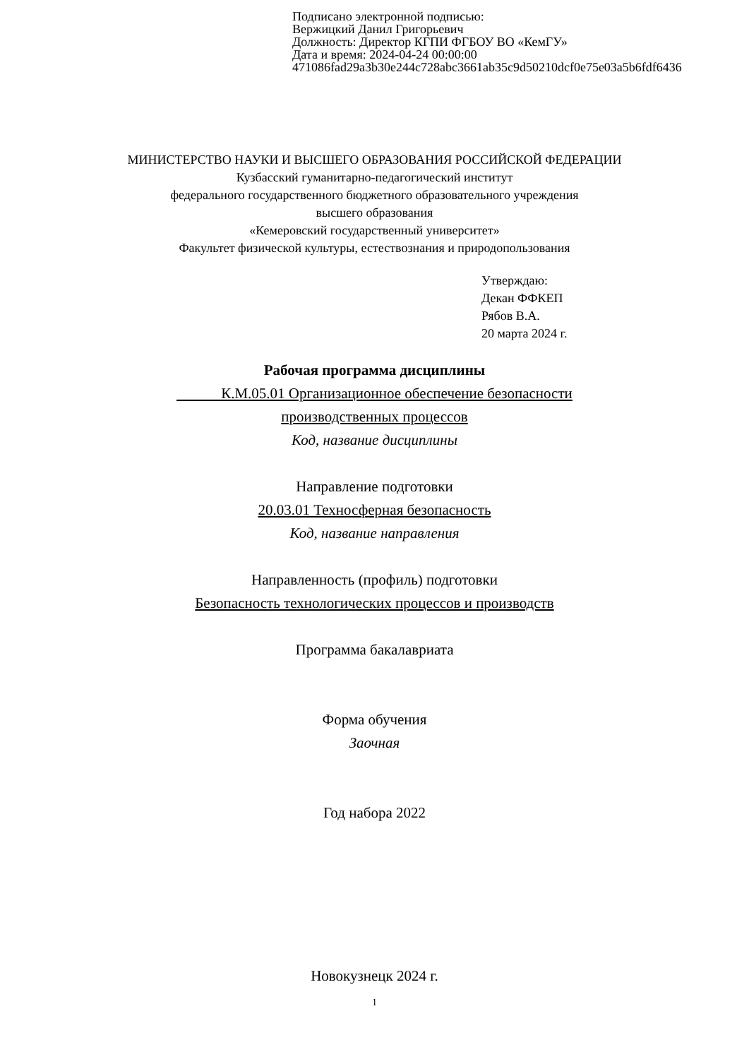Подписано электронной подписью:
Вержицкий Данил Григорьевич
Должность: Директор КГПИ ФГБОУ ВО «КемГУ»
Дата и время: 2024-04-24 00:00:00
471086fad29a3b30e244c728abc3661ab35c9d50210dcf0e75e03a5b6fdf6436
МИНИСТЕРСТВО НАУКИ И ВЫСШЕГО ОБРАЗОВАНИЯ РОССИЙСКОЙ ФЕДЕРАЦИИ
Кузбасский гуманитарно-педагогический институт
федерального государственного бюджетного образовательного учреждения
высшего образования
«Кемеровский государственный университет»
Факультет физической культуры, естествознания и природопользования
Утверждаю:
Декан ФФКЕП
Рябов В.А.
20 марта 2024 г.
Рабочая программа дисциплины
К.М.05.01 Организационное обеспечение безопасности
производственных процессов
Код, название дисциплины
Направление подготовки
20.03.01 Техносферная безопасность
Код, название направления
Направленность (профиль) подготовки
Безопасность технологических процессов и производств
Программа бакалавриата
Форма обучения
Заочная
Год набора 2022
Новокузнецк 2024 г.
1